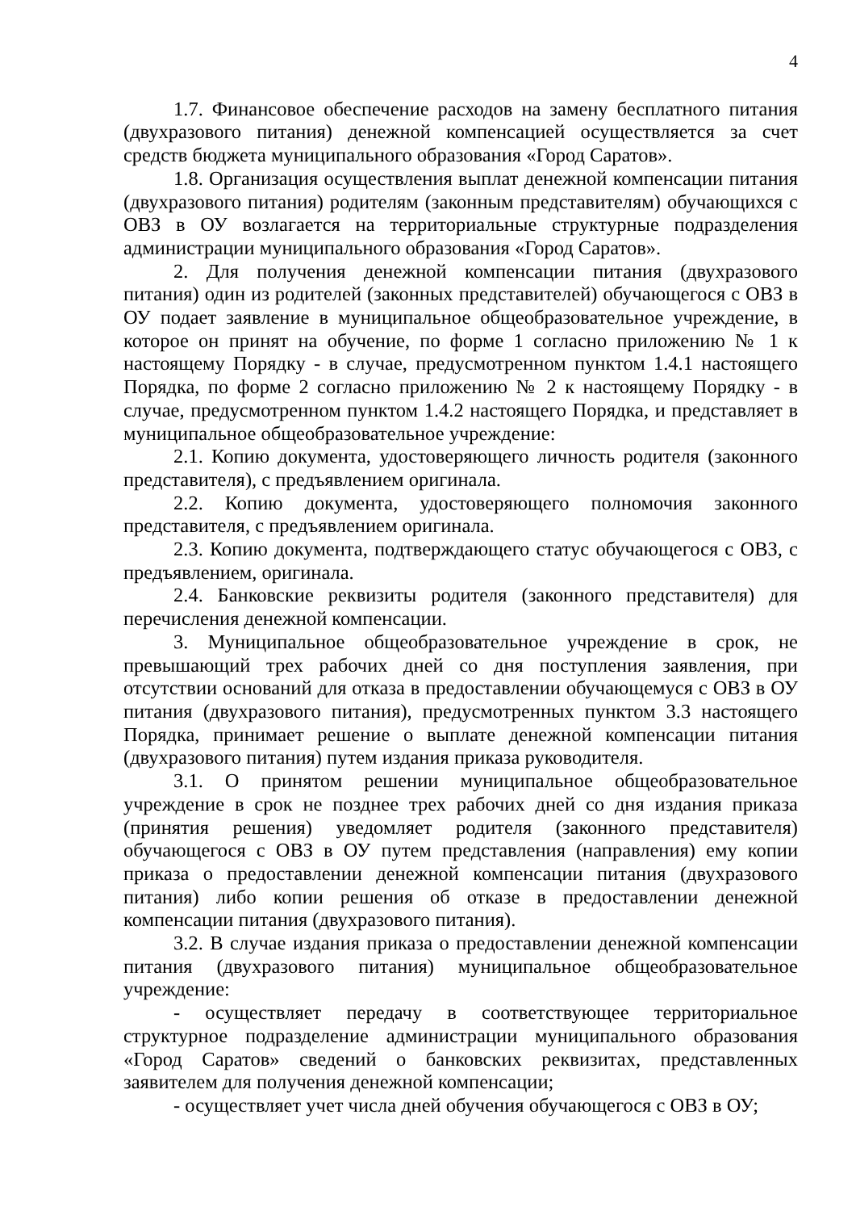4
1.7. Финансовое обеспечение расходов на замену бесплатного питания (двухразового питания) денежной компенсацией осуществляется за счет средств бюджета муниципального образования «Город Саратов».
1.8. Организация осуществления выплат денежной компенсации питания (двухразового питания) родителям (законным представителям) обучающихся с ОВЗ в ОУ возлагается на территориальные структурные подразделения администрации муниципального образования «Город Саратов».
2. Для получения денежной компенсации питания (двухразового питания) один из родителей (законных представителей) обучающегося с ОВЗ в ОУ подает заявление в муниципальное общеобразовательное учреждение, в которое он принят на обучение, по форме 1 согласно приложению № 1 к настоящему Порядку - в случае, предусмотренном пунктом 1.4.1 настоящего Порядка, по форме 2 согласно приложению № 2 к настоящему Порядку - в случае, предусмотренном пунктом 1.4.2 настоящего Порядка, и представляет в муниципальное общеобразовательное учреждение:
2.1. Копию документа, удостоверяющего личность родителя (законного представителя), с предъявлением оригинала.
2.2. Копию документа, удостоверяющего полномочия законного представителя, с предъявлением оригинала.
2.3. Копию документа, подтверждающего статус обучающегося с ОВЗ, с предъявлением, оригинала.
2.4. Банковские реквизиты родителя (законного представителя) для перечисления денежной компенсации.
3. Муниципальное общеобразовательное учреждение в срок, не превышающий трех рабочих дней со дня поступления заявления, при отсутствии оснований для отказа в предоставлении обучающемуся с ОВЗ в ОУ питания (двухразового питания), предусмотренных пунктом 3.3 настоящего Порядка, принимает решение о выплате денежной компенсации питания (двухразового питания) путем издания приказа руководителя.
3.1. О принятом решении муниципальное общеобразовательное учреждение в срок не позднее трех рабочих дней со дня издания приказа (принятия решения) уведомляет родителя (законного представителя) обучающегося с ОВЗ в ОУ путем представления (направления) ему копии приказа о предоставлении денежной компенсации питания (двухразового питания) либо копии решения об отказе в предоставлении денежной компенсации питания (двухразового питания).
3.2. В случае издания приказа о предоставлении денежной компенсации питания (двухразового питания) муниципальное общеобразовательное учреждение:
- осуществляет передачу в соответствующее территориальное структурное подразделение администрации муниципального образования «Город Саратов» сведений о банковских реквизитах, представленных заявителем для получения денежной компенсации;
- осуществляет учет числа дней обучения обучающегося с ОВЗ в ОУ;